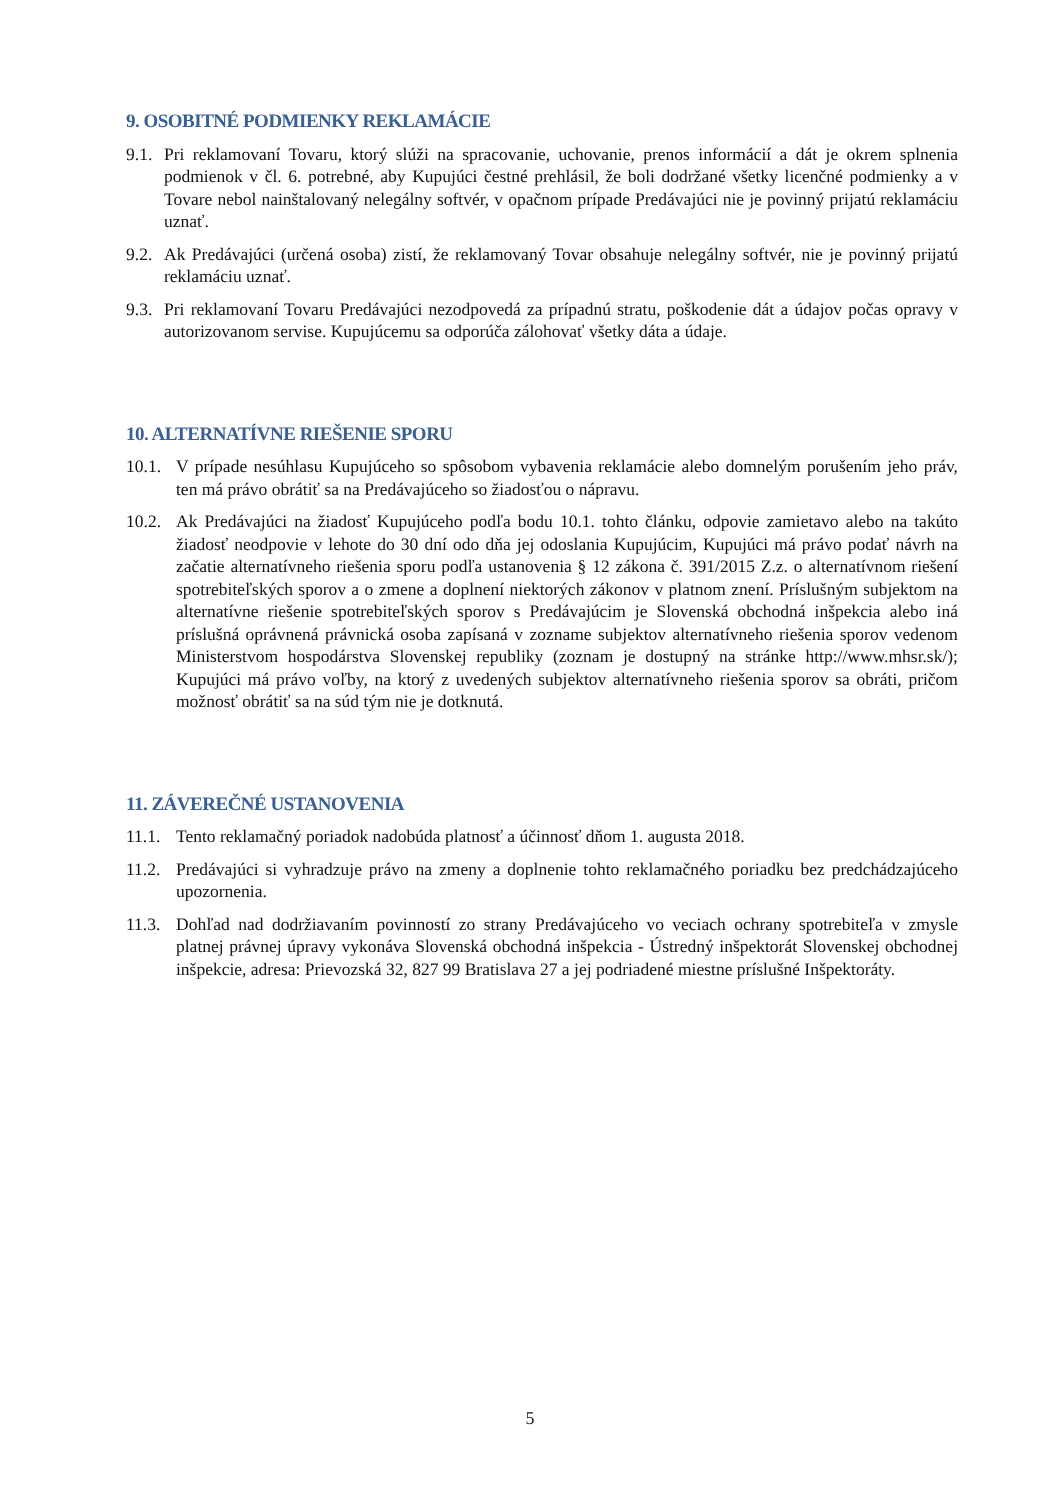9. OSOBITNÉ PODMIENKY REKLAMÁCIE
9.1. Pri reklamovaní Tovaru, ktorý slúži na spracovanie, uchovanie, prenos informácií a dát je okrem splnenia podmienok v čl. 6. potrebné, aby Kupujúci čestné prehlásil, že boli dodržané všetky licenčné podmienky a v Tovare nebol nainštalovaný nelegálny softvér, v opačnom prípade Predávajúci nie je povinný prijatú reklamáciu uznať.
9.2. Ak Predávajúci (určená osoba) zistí, že reklamovaný Tovar obsahuje nelegálny softvér, nie je povinný prijatú reklamáciu uznať.
9.3. Pri reklamovaní Tovaru Predávajúci nezodpovedá za prípadnú stratu, poškodenie dát a údajov počas opravy v autorizovanom servise. Kupujúcemu sa odporúča zálohovať všetky dáta a údaje.
10. ALTERNATÍVNE RIEŠENIE SPORU
10.1. V prípade nesúhlasu Kupujúceho so spôsobom vybavenia reklamácie alebo domnelým porušením jeho práv, ten má právo obrátiť sa na Predávajúceho so žiadosťou o nápravu.
10.2. Ak Predávajúci na žiadosť Kupujúceho podľa bodu 10.1. tohto článku, odpovie zamietavo alebo na takúto žiadosť neodpovie v lehote do 30 dní odo dňa jej odoslania Kupujúcim, Kupujúci má právo podať návrh na začatie alternatívneho riešenia sporu podľa ustanovenia § 12 zákona č. 391/2015 Z.z. o alternatívnom riešení spotrebiteľských sporov a o zmene a doplnení niektorých zákonov v platnom znení. Príslušným subjektom na alternatívne riešenie spotrebiteľských sporov s Predávajúcim je Slovenská obchodná inšpekcia alebo iná príslušná oprávnená právnická osoba zapísaná v zozname subjektov alternatívneho riešenia sporov vedenom Ministerstvom hospodárstva Slovenskej republiky (zoznam je dostupný na stránke http://www.mhsr.sk/); Kupujúci má právo voľby, na ktorý z uvedených subjektov alternatívneho riešenia sporov sa obráti, pričom možnosť obrátiť sa na súd tým nie je dotknutá.
11. ZÁVEREČNÉ USTANOVENIA
11.1. Tento reklamačný poriadok nadobúda platnosť a účinnosť dňom 1. augusta 2018.
11.2. Predávajúci si vyhradzuje právo na zmeny a doplnenie tohto reklamačného poriadku bez predchádzajúceho upozornenia.
11.3. Dohľad nad dodržiavaním povinností zo strany Predávajúceho vo veciach ochrany spotrebiteľa v zmysle platnej právnej úpravy vykonáva Slovenská obchodná inšpekcia - Ústredný inšpektorát Slovenskej obchodnej inšpekcie, adresa: Prievozská 32, 827 99 Bratislava 27 a jej podriadené miestne príslušné Inšpektoráty.
5